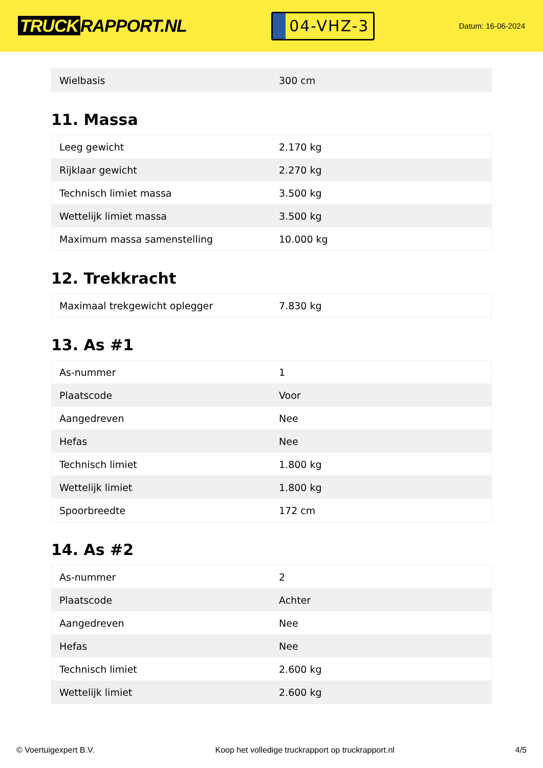TRUCK RAPPORT.NL
04-VHZ-3
Datum: 16-06-2024
| Wielbasis | 300 cm |
11. Massa
| Leeg gewicht | 2.170 kg |
| Rijklaar gewicht | 2.270 kg |
| Technisch limiet massa | 3.500 kg |
| Wettelijk limiet massa | 3.500 kg |
| Maximum massa samenstelling | 10.000 kg |
12. Trekkracht
| Maximaal trekgewicht oplegger | 7.830 kg |
13. As #1
| As-nummer | 1 |
| Plaatscode | Voor |
| Aangedreven | Nee |
| Hefas | Nee |
| Technisch limiet | 1.800 kg |
| Wettelijk limiet | 1.800 kg |
| Spoorbreedte | 172 cm |
14. As #2
| As-nummer | 2 |
| Plaatscode | Achter |
| Aangedreven | Nee |
| Hefas | Nee |
| Technisch limiet | 2.600 kg |
| Wettelijk limiet | 2.600 kg |
© Voertuigexpert B.V. Koop het volledige truckrapport op truckrapport.nl 4/5